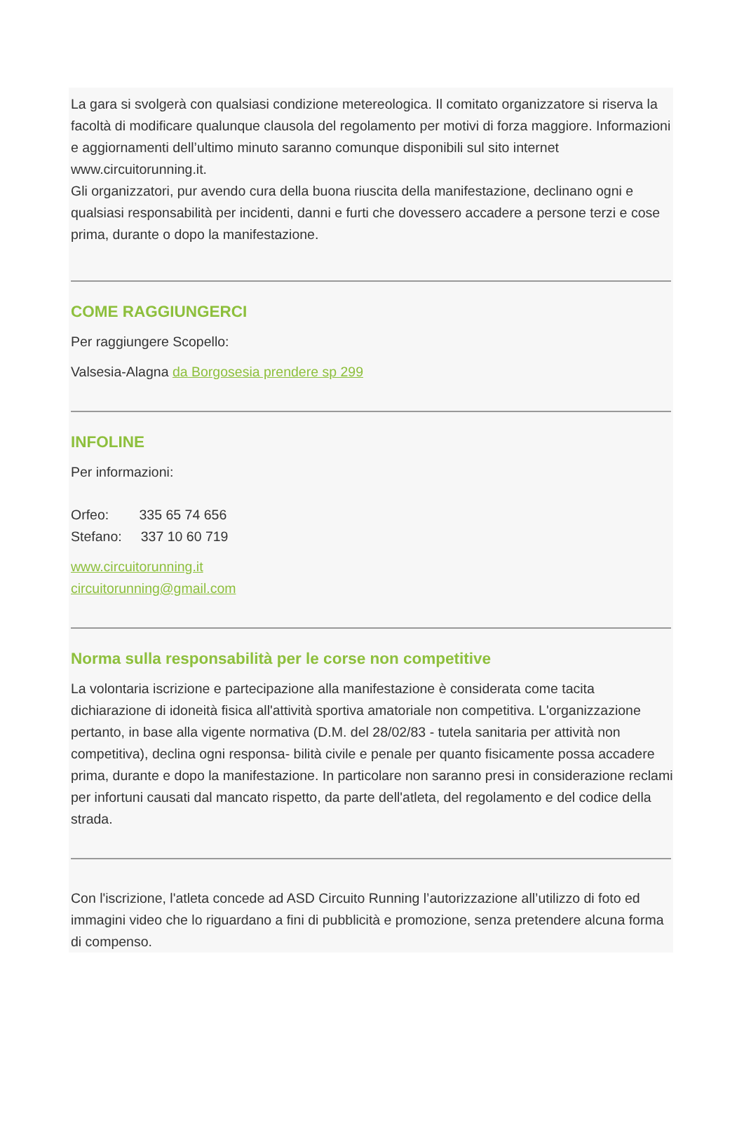La gara si svolgerà con qualsiasi condizione metereologica. Il comitato organizzatore si riserva la facoltà di modificare qualunque clausola del regolamento per motivi di forza maggiore. Informazioni e aggiornamenti dell’ultimo minuto saranno comunque disponibili sul sito internet www.circuitorunning.it.
Gli organizzatori, pur avendo cura della buona riuscita della manifestazione, declinano ogni e qualsiasi responsabilità per incidenti, danni e furti che dovessero accadere a persone terzi e cose prima, durante o dopo la manifestazione.
COME RAGGIUNGERCI
Per raggiungere Scopello:
Valsesia-Alagna da Borgosesia prendere sp 299
INFOLINE
Per informazioni:
Orfeo: 335 65 74 656
Stefano: 337 10 60 719
www.circuitorunning.it
circuitorunning@gmail.com
Norma sulla responsabilità per le corse non competitive
La volontaria iscrizione e partecipazione alla manifestazione è considerata come tacita dichiarazione di idoneità fisica all'attività sportiva amatoriale non competitiva. L'organizzazione pertanto, in base alla vigente normativa (D.M. del 28/02/83 - tutela sanitaria per attività non competitiva), declina ogni responsa- bilità civile e penale per quanto fisicamente possa accadere prima, durante e dopo la manifestazione. In particolare non saranno presi in considerazione reclami per infortuni causati dal mancato rispetto, da parte dell'atleta, del regolamento e del codice della strada.
Con l'iscrizione, l'atleta concede ad ASD Circuito Running l’autorizzazione all’utilizzo di foto ed immagini video che lo riguardano a fini di pubblicità e promozione, senza pretendere alcuna forma di compenso.